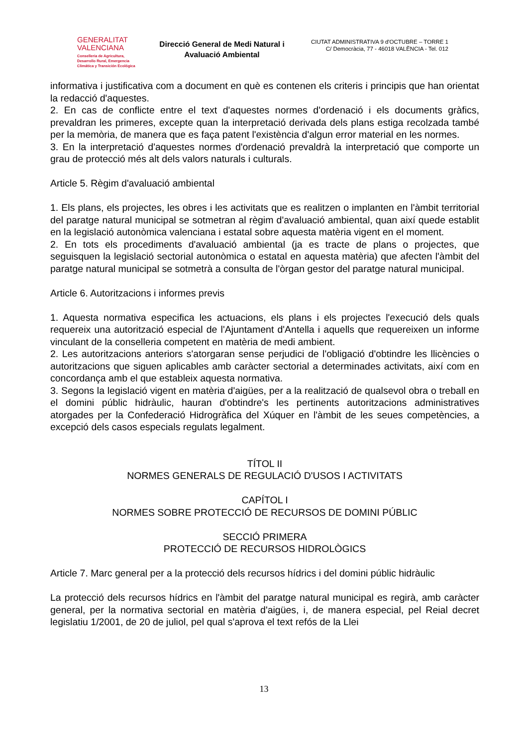GENERALITAT
VALENCIANA
Conselleria de Agricultura,
Desarrollo Rural, Emergencia
Climática y Transición Ecológica
Direcció General de Medi Natural i Avaluació Ambiental
CIUTAT ADMINISTRATIVA 9 d'OCTUBRE – TORRE 1
C/ Democràcia, 77 - 46018 VALÈNCIA - Tel. 012
informativa i justificativa com a document en què es contenen els criteris i principis que han orientat la redacció d'aquestes.
2. En cas de conflicte entre el text d'aquestes normes d'ordenació i els documents gràfics, prevaldran les primeres, excepte quan la interpretació derivada dels plans estiga recolzada també per la memòria, de manera que es faça patent l'existència d'algun error material en les normes.
3. En la interpretació d'aquestes normes d'ordenació prevaldrà la interpretació que comporte un grau de protecció més alt dels valors naturals i culturals.
Article 5. Règim d'avaluació ambiental
1. Els plans, els projectes, les obres i les activitats que es realitzen o implanten en l'àmbit territorial del paratge natural municipal se sotmetran al règim d'avaluació ambiental, quan així quede establit en la legislació autonòmica valenciana i estatal sobre aquesta matèria vigent en el moment.
2. En tots els procediments d'avaluació ambiental (ja es tracte de plans o projectes, que seguisquen la legislació sectorial autonòmica o estatal en aquesta matèria) que afecten l'àmbit del paratge natural municipal se sotmetrà a consulta de l'òrgan gestor del paratge natural municipal.
Article 6. Autoritzacions i informes previs
1. Aquesta normativa especifica les actuacions, els plans i els projectes l'execució dels quals requereix una autorització especial de l'Ajuntament d'Antella i aquells que requereixen un informe vinculant de la conselleria competent en matèria de medi ambient.
2. Les autoritzacions anteriors s'atorgaran sense perjudici de l'obligació d'obtindre les llicències o autoritzacions que siguen aplicables amb caràcter sectorial a determinades activitats, així com en concordança amb el que estableix aquesta normativa.
3. Segons la legislació vigent en matèria d'aigües, per a la realització de qualsevol obra o treball en el domini públic hidràulic, hauran d'obtindre's les pertinents autoritzacions administratives atorgades per la Confederació Hidrogràfica del Xúquer en l'àmbit de les seues competències, a excepció dels casos especials regulats legalment.
TÍTOL II
NORMES GENERALS DE REGULACIÓ D'USOS I ACTIVITATS
CAPÍTOL I
NORMES SOBRE PROTECCIÓ DE RECURSOS DE DOMINI PÚBLIC
SECCIÓ PRIMERA
PROTECCIÓ DE RECURSOS HIDROLÒGICS
Article 7. Marc general per a la protecció dels recursos hídrics i del domini públic hidràulic
La protecció dels recursos hídrics en l'àmbit del paratge natural municipal es regirà, amb caràcter general, per la normativa sectorial en matèria d'aigües, i, de manera especial, pel Reial decret legislatiu 1/2001, de 20 de juliol, pel qual s'aprova el text refós de la Llei
13